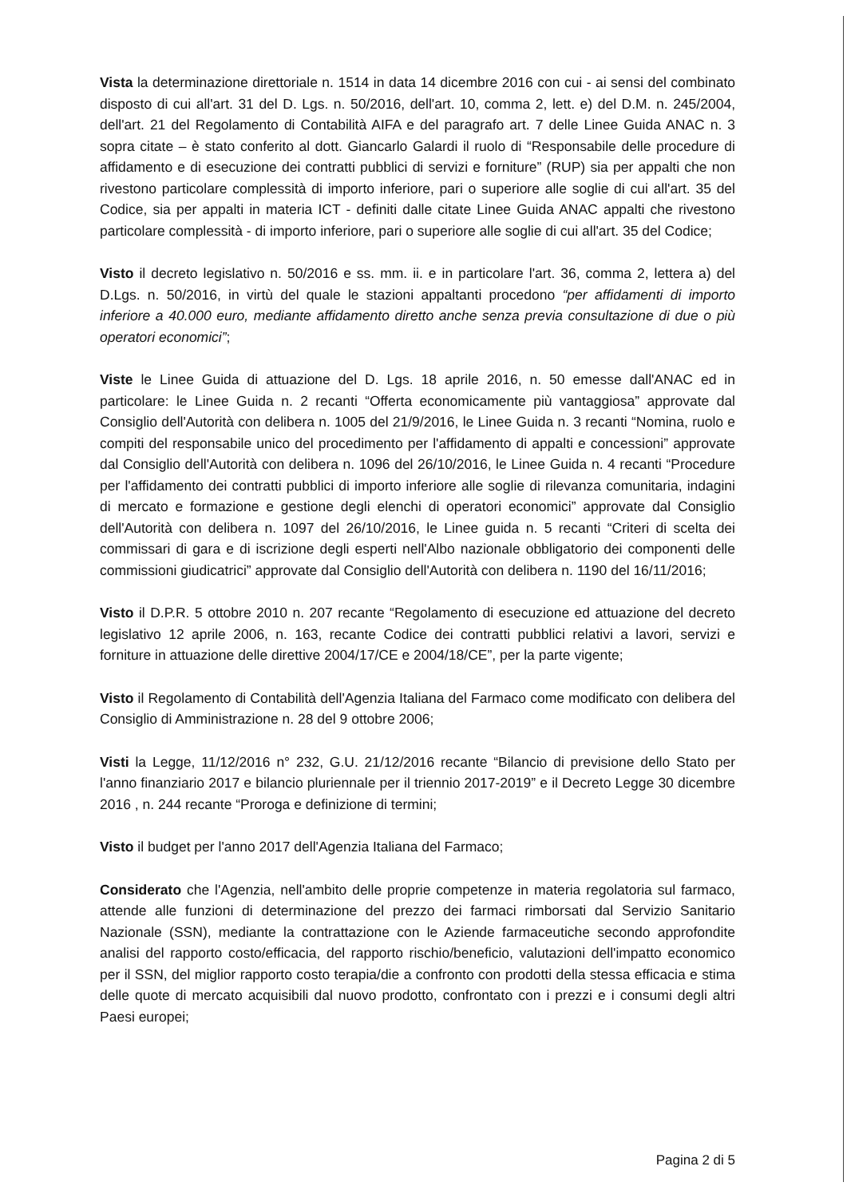Vista la determinazione direttoriale n. 1514 in data 14 dicembre 2016 con cui - ai sensi del combinato disposto di cui all'art. 31 del D. Lgs. n. 50/2016, dell'art. 10, comma 2, lett. e) del D.M. n. 245/2004, dell'art. 21 del Regolamento di Contabilità AIFA e del paragrafo art. 7 delle Linee Guida ANAC n. 3 sopra citate – è stato conferito al dott. Giancarlo Galardi il ruolo di “Responsabile delle procedure di affidamento e di esecuzione dei contratti pubblici di servizi e forniture” (RUP) sia per appalti che non rivestono particolare complessità di importo inferiore, pari o superiore alle soglie di cui all'art. 35 del Codice, sia per appalti in materia ICT - definiti dalle citate Linee Guida ANAC appalti che rivestono particolare complessità - di importo inferiore, pari o superiore alle soglie di cui all'art. 35 del Codice;
Visto il decreto legislativo n. 50/2016 e ss. mm. ii. e in particolare l'art. 36, comma 2, lettera a) del D.Lgs. n. 50/2016, in virtù del quale le stazioni appaltanti procedono “per affidamenti di importo inferiore a 40.000 euro, mediante affidamento diretto anche senza previa consultazione di due o più operatori economici”;
Viste le Linee Guida di attuazione del D. Lgs. 18 aprile 2016, n. 50 emesse dall'ANAC ed in particolare: le Linee Guida n. 2 recanti “Offerta economicamente più vantaggiosa” approvate dal Consiglio dell'Autorità con delibera n. 1005 del 21/9/2016, le Linee Guida n. 3 recanti “Nomina, ruolo e compiti del responsabile unico del procedimento per l'affidamento di appalti e concessioni” approvate dal Consiglio dell'Autorità con delibera n. 1096 del 26/10/2016, le Linee Guida n. 4 recanti “Procedure per l'affidamento dei contratti pubblici di importo inferiore alle soglie di rilevanza comunitaria, indagini di mercato e formazione e gestione degli elenchi di operatori economici” approvate dal Consiglio dell'Autorità con delibera n. 1097 del 26/10/2016, le Linee guida n. 5 recanti “Criteri di scelta dei commissari di gara e di iscrizione degli esperti nell'Albo nazionale obbligatorio dei componenti delle commissioni giudicatrici” approvate dal Consiglio dell'Autorità con delibera n. 1190 del 16/11/2016;
Visto il D.P.R. 5 ottobre 2010 n. 207 recante “Regolamento di esecuzione ed attuazione del decreto legislativo 12 aprile 2006, n. 163, recante Codice dei contratti pubblici relativi a lavori, servizi e forniture in attuazione delle direttive 2004/17/CE e 2004/18/CE”, per la parte vigente;
Visto il Regolamento di Contabilità dell'Agenzia Italiana del Farmaco come modificato con delibera del Consiglio di Amministrazione n. 28 del 9 ottobre 2006;
Visti la Legge, 11/12/2016 n° 232, G.U. 21/12/2016 recante “Bilancio di previsione dello Stato per l'anno finanziario 2017 e bilancio pluriennale per il triennio 2017-2019” e il Decreto Legge 30 dicembre 2016 , n. 244 recante “Proroga e definizione di termini;
Visto il budget per l'anno 2017 dell'Agenzia Italiana del Farmaco;
Considerato che l'Agenzia, nell'ambito delle proprie competenze in materia regolatoria sul farmaco, attende alle funzioni di determinazione del prezzo dei farmaci rimborsati dal Servizio Sanitario Nazionale (SSN), mediante la contrattazione con le Aziende farmaceutiche secondo approfondite analisi del rapporto costo/efficacia, del rapporto rischio/beneficio, valutazioni dell'impatto economico per il SSN, del miglior rapporto costo terapia/die a confronto con prodotti della stessa efficacia e stima delle quote di mercato acquisibili dal nuovo prodotto, confrontato con i prezzi e i consumi degli altri Paesi europei;
Pagina 2 di 5